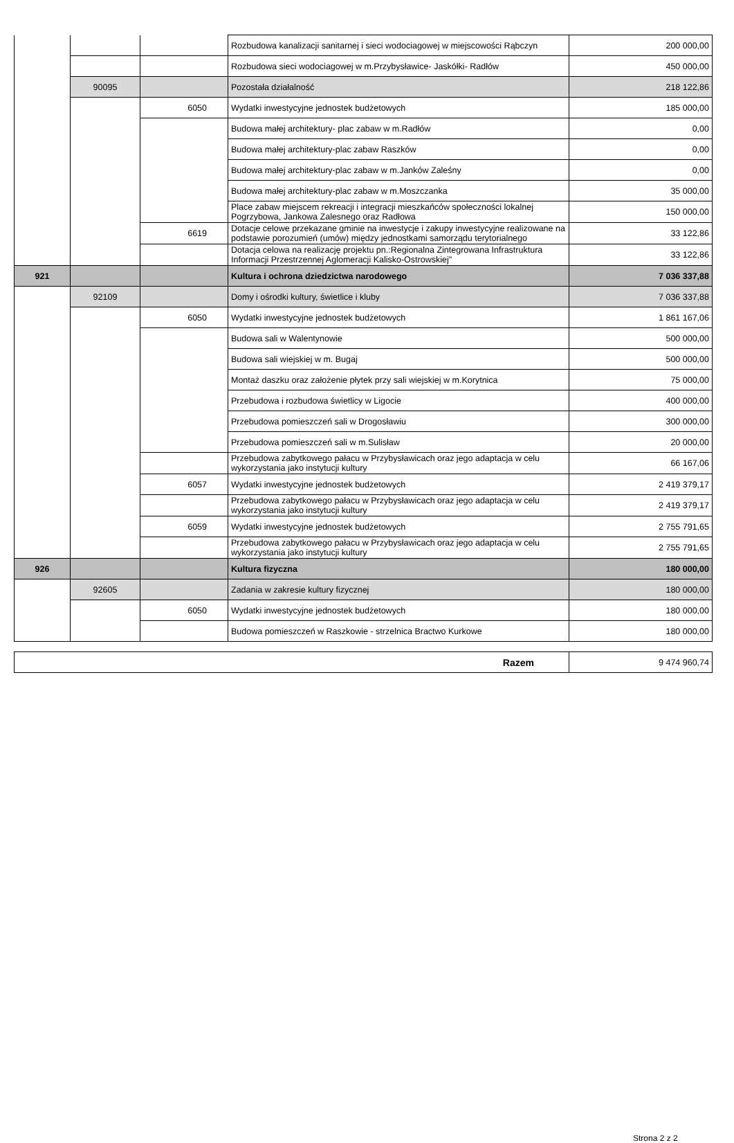| | | | Rozbudowa kanalizacji sanitarnej i sieci wodociagowej w miejscowości Rąbczyn | 200 000,00 |
| | | | Rozbudowa sieci wodociagowej w m.Przybysławice- Jaskółki- Radłów | 450 000,00 |
| | 90095 | | Pozostała działalność | 218 122,86 |
| | | 6050 | Wydatki inwestycyjne jednostek budżetowych | 185 000,00 |
| | | | Budowa małej architektury- plac zabaw w m.Radłów | 0,00 |
| | | | Budowa małej architektury-plac zabaw Raszków | 0,00 |
| | | | Budowa małej architektury-plac zabaw w m.Janków Zaleśny | 0,00 |
| | | | Budowa małej architektury-plac zabaw w m.Moszczanka | 35 000,00 |
| | | | Place zabaw miejscem rekreacji i integracji mieszkańców społeczności lokalnej Pogrzybowa, Jankowa Zalesnego oraz Radłowa | 150 000,00 |
| | | 6619 | Dotacje celowe przekazane gminie na inwestycje i zakupy inwestycyjne realizowane na podstawie porozumień (umów) między jednostkami samorządu terytorialnego | 33 122,86 |
| | | | Dotacja celowa na realizację projektu pn.:Regionalna Zintegrowana Infrastruktura Informacji Przestrzennej Aglomeracji Kalisko-Ostrowskiej" | 33 122,86 |
| 921 | | | Kultura i ochrona dziedzictwa narodowego | 7 036 337,88 |
| | 92109 | | Domy i ośrodki kultury, świetlice i kluby | 7 036 337,88 |
| | | 6050 | Wydatki inwestycyjne jednostek budżetowych | 1 861 167,06 |
| | | | Budowa sali w Walentynowie | 500 000,00 |
| | | | Budowa sali wiejskiej w m. Bugaj | 500 000,00 |
| | | | Montaż daszku oraz założenie płytek przy sali wiejskiej w m.Korytnica | 75 000,00 |
| | | | Przebudowa i rozbudowa świetlicy w Ligocie | 400 000,00 |
| | | | Przebudowa pomieszczeń sali w Drogosławiu | 300 000,00 |
| | | | Przebudowa pomieszczeń sali w m.Sulisław | 20 000,00 |
| | | | Przebudowa zabytkowego pałacu w Przybysławicach oraz jego adaptacja w celu wykorzystania jako instytucji kultury | 66 167,06 |
| | | 6057 | Wydatki inwestycyjne jednostek budżetowych | 2 419 379,17 |
| | | | Przebudowa zabytkowego pałacu w Przybysławicach oraz jego adaptacja w celu wykorzystania jako instytucji kultury | 2 419 379,17 |
| | | 6059 | Wydatki inwestycyjne jednostek budżetowych | 2 755 791,65 |
| | | | Przebudowa zabytkowego pałacu w Przybysławicach oraz jego adaptacja w celu wykorzystania jako instytucji kultury | 2 755 791,65 |
| 926 | | | Kultura fizyczna | 180 000,00 |
| | 92605 | | Zadania w zakresie kultury fizycznej | 180 000,00 |
| | | 6050 | Wydatki inwestycyjne jednostek budżetowych | 180 000,00 |
| | | | Budowa pomieszczeń w Raszkowie - strzelnica Bractwo Kurkowe | 180 000,00 |
| Razem | 9 474 960,74 |
Strona 2 z 2